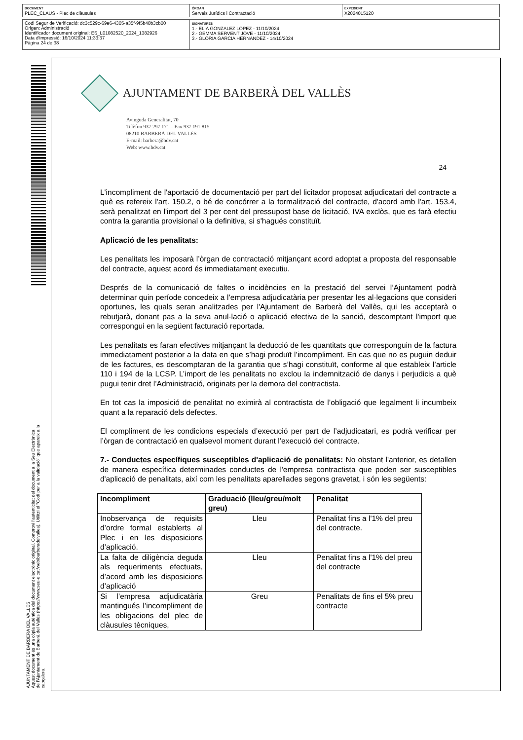| DOCUMENT PLEC_CLAUS - Plec de clàusules | ÒRGAN Serveis Jurídics i Contractació | EXPEDIENT X2024015120 |
| Codi Segur de Verificació: dc3c529c-69e6-4305-a35f-9f5b40b3cb00 Origen: Administració Identificador document original: ES_L01082520_2024_1382926 Data d'impressió: 16/10/2024 11:33:37 Pàgina 24 de 38 | SIGNATURES 1.- ELIA GONZALEZ LOPEZ - 11/10/2024 2.- GEMMA SERVENT JOVE - 11/10/2024 3.- GLORIA GARCIA HERNANDEZ - 14/10/2024 |
AJUNTAMENT DE BARBERA DEL VALLES
Aquest document és una còpia autèntica del document electrònic original. Comprovi l'autenticitat del document a la Seu Electrònica
de l'Ajuntament de Barberà del Vallès (https://www.seu-e.cat/web/barberadelvalles). Utilitzi el "Codi per a la validació" que apareix a la
capçalera.
AJUNTAMENT DE BARBERÀ DEL VALLÈS
Avinguda Generalitat, 70
Telèfon 937 297 171 – Fax 937 191 815
08210 BARBERÀ DEL VALLÈS
E-mail: barbera@bdv.cat
Web: www.bdv.cat
24
L'incompliment de l'aportació de documentació per part del licitador proposat adjudicatari del contracte a què es refereix l'art. 150.2, o bé de concórrer a la formalització del contracte, d'acord amb l'art. 153.4, serà penalitzat en l'import del 3 per cent del pressupost base de licitació, IVA exclòs, que es farà efectiu contra la garantia provisional o la definitiva, si s'hagués constituït.
Aplicació de les penalitats:
Les penalitats les imposarà l’òrgan de contractació mitjançant acord adoptat a proposta del responsable del contracte, aquest acord és immediatament executiu.
Després de la comunicació de faltes o incidències en la prestació del servei l’Ajuntament podrà determinar quin període concedeix a l’empresa adjudicatària per presentar les al·legacions que consideri oportunes, les quals seran analitzades per l'Ajuntament de Barberà del Vallès, qui les acceptarà o rebutjarà, donant pas a la seva anul·lació o aplicació efectiva de la sanció, descomptant l'import que correspongui en la següent facturació reportada.
Les penalitats es faran efectives mitjançant la deducció de les quantitats que corresponguin de la factura immediatament posterior a la data en que s’hagi produït l’incompliment. En cas que no es puguin deduir de les factures, es descomptaran de la garantia que s’hagi constituït, conforme al que estableix l’article 110 i 194 de la LCSP. L’import de les penalitats no exclou la indemnització de danys i perjudicis a què pugui tenir dret l’Administració, originats per la demora del contractista.
En tot cas la imposició de penalitat no eximirà al contractista de l’obligació que legalment li incumbeix quant a la reparació dels defectes.
El compliment de les condicions especials d’execució per part de l’adjudicatari, es podrà verificar per l’òrgan de contractació en qualsevol moment durant l’execució del contracte.
7.- Conductes específiques susceptibles d'aplicació de penalitats: No obstant l'anterior, es detallen de manera específica determinades conductes de l'empresa contractista que poden ser susceptibles d'aplicació de penalitats, així com les penalitats aparellades segons gravetat, i són les següents:
| Incompliment | Graduació (lleu/greu/molt greu) | Penalitat |
| --- | --- | --- |
| Inobservança de requisits d’ordre formal establerts al Plec i en les disposicions d’aplicació. | Lleu | Penalitat fins a l'1% del preu del contracte. |
| La falta de diligència deguda als requeriments efectuats, d’acord amb les disposicions d’aplicació | Lleu | Penalitat fins a l'1% del preu del contracte |
| Si l’empresa adjudicatària mantingués l’incompliment de les obligacions del plec de clàusules tècniques, | Greu | Penalitats de fins el 5% preu contracte |